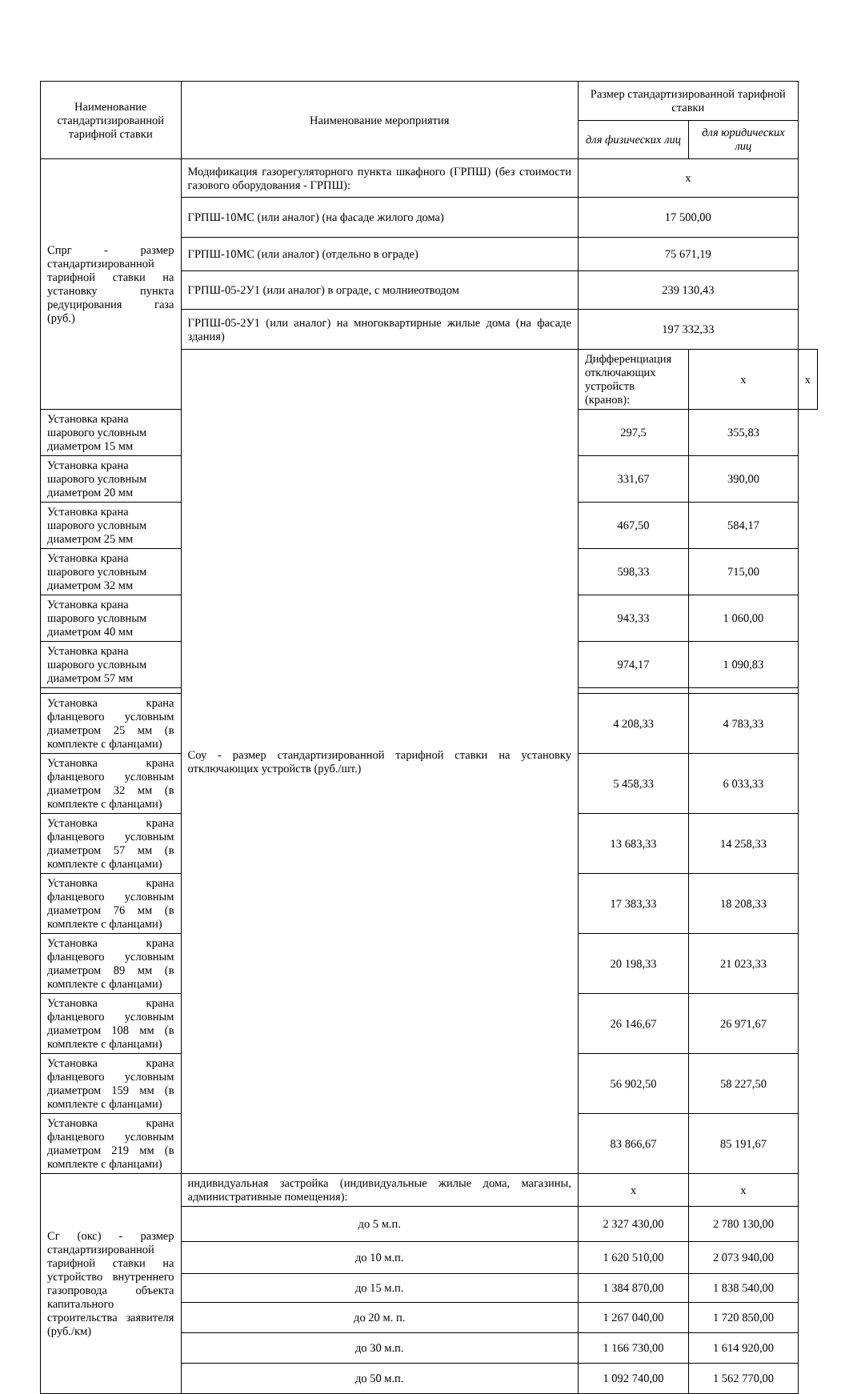| Наименование стандартизированной тарифной ставки | Наименование мероприятия | Размер стандартизированной тарифной ставки | | |
| --- | --- | --- | --- | --- |
| | | для физических лиц | для юридических лиц | |
| Спрг - размер стандартизированной тарифной ставки на установку пункта редуцирования газа (руб.) | Модификация газорегуляторного пункта шкафного (ГРПШ) (без стоимости газового оборудования - ГРПШ): | х | | |
| | ГРПШ-10МС (или аналог) (на фасаде жилого дома) | 17 500,00 | | |
| | ГРПШ-10МС (или аналог) (отдельно в ограде) | 75 671,19 | | |
| | ГРПШ-05-2У1 (или аналог) в ограде, с молниеотводом | 239 130,43 | | |
| | ГРПШ-05-2У1 (или аналог) на многоквартирные жилые дома (на фасаде здания) | 197 332,33 | | |
| | Соу - размер стандартизированной тарифной ставки на установку отключающих устройств (руб./шт.) | Дифференциация отключающих устройств (кранов): | х | х |
| Установка крана шарового условным диаметром 15 мм | | 297,5 | 355,83 | |
| Установка крана шарового условным диаметром 20 мм | | 331,67 | 390,00 | |
| Установка крана шарового условным диаметром 25 мм | | 467,50 | 584,17 | |
| Установка крана шарового условным диаметром 32 мм | | 598,33 | 715,00 | |
| Установка крана шарового условным диаметром 40 мм | | 943,33 | 1 060,00 | |
| Установка крана шарового условным диаметром 57 мм | | 974,17 | 1 090,83 | |
| Установка крана фланцевого условным диаметром 25 мм (в комплекте с фланцами) | | 4 208,33 | 4 783,33 | |
| Установка крана фланцевого условным диаметром 32 мм (в комплекте с фланцами) | | 5 458,33 | 6 033,33 | |
| Установка крана фланцевого условным диаметром 57 мм (в комплекте с фланцами) | | 13 683,33 | 14 258,33 | |
| Установка крана фланцевого условным диаметром 76 мм (в комплекте с фланцами) | | 17 383,33 | 18 208,33 | |
| Установка крана фланцевого условным диаметром 89 мм (в комплекте с фланцами) | | 20 198,33 | 21 023,33 | |
| Установка крана фланцевого условным диаметром 108 мм (в комплекте с фланцами) | | 26 146,67 | 26 971,67 | |
| Установка крана фланцевого условным диаметром 159 мм (в комплекте с фланцами) | | 56 902,50 | 58 227,50 | |
| Установка крана фланцевого условным диаметром 219 мм (в комплекте с фланцами) | | 83 866,67 | 85 191,67 | |
| Сг (окс) - размер стандартизированной тарифной ставки на устройство внутреннего газопровода объекта капитального строительства заявителя (руб./км) | индивидуальная застройка (индивидуальные жилые дома, магазины, административные помещения): | х | х | |
| | до 5 м.п. | 2 327 430,00 | 2 780 130,00 | |
| | до 10 м.п. | 1 620 510,00 | 2 073 940,00 | |
| | до 15 м.п. | 1 384 870,00 | 1 838 540,00 | |
| | до 20 м. п. | 1 267 040,00 | 1 720 850,00 | |
| | до 30 м.п. | 1 166 730,00 | 1 614 920,00 | |
| | до 50 м.п. | 1 092 740,00 | 1 562 770,00 | |